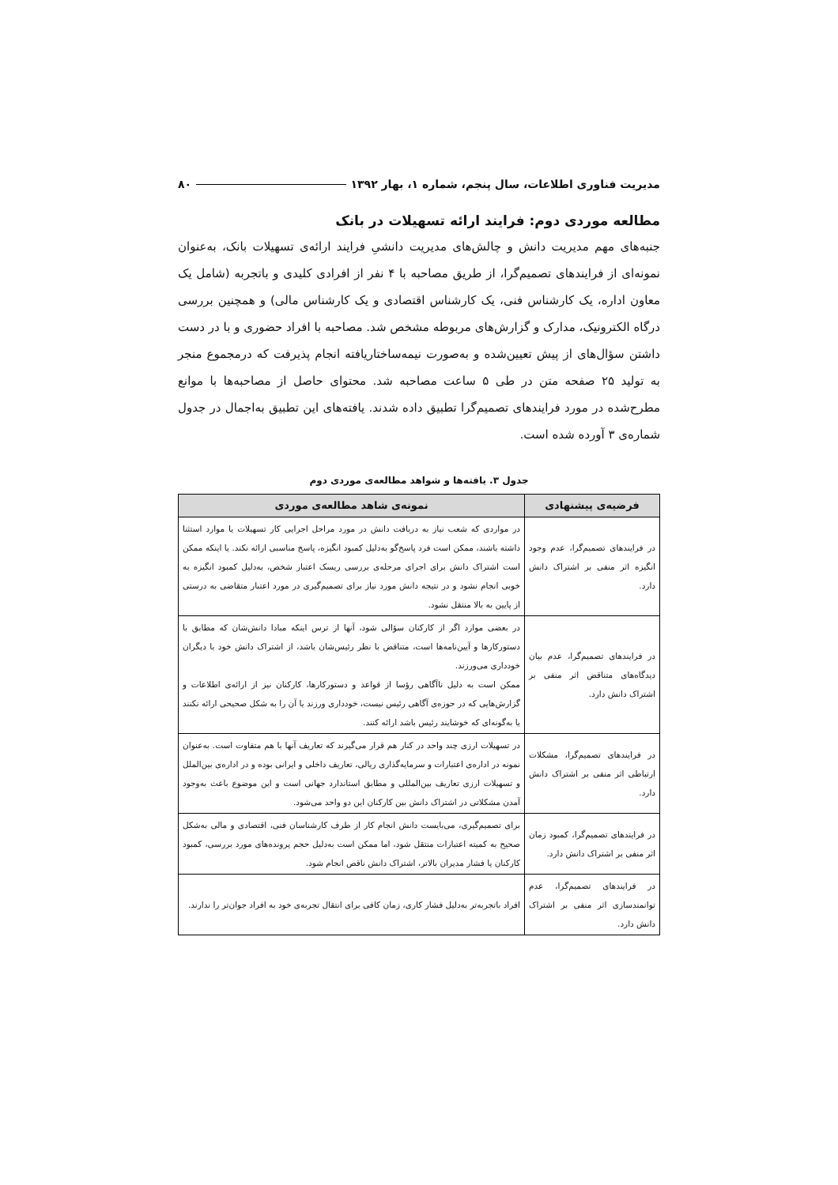مدیریت فناوری اطلاعات، سال پنجم، شماره ۱، بهار ۱۳۹۲ ۸۰
مطالعه موردی دوم: فرایند ارائه تسهیلات در بانک
جنبه‌های مهم مدیریت دانش و چالش‌های مدیریت دانشیِ فرایند ارائه‌ی تسهیلات بانک، به‌عنوان نمونه‌ای از فرایندهای تصمیم‌گرا، از طریق مصاحبه با ۴ نفر از افرادی کلیدی و باتجربه (شامل یک معاون اداره، یک کارشناس فنی، یک کارشناس اقتصادی و یک کارشناس مالی) و همچنین بررسی درگاه الکترونیک، مدارک و گزارش‌های مربوطه مشخص شد. مصاحبه با افراد حضوری و با در دست داشتن سؤال‌های از پیش تعیین‌شده و به‌صورت نیمه‌ساختاریافته انجام پذیرفت که درمجموع منجر به تولید ۲۵ صفحه متن در طی ۵ ساعت مصاحبه شد. محتوای حاصل از مصاحبه‌ها با موانع مطرح‌شده در مورد فرایندهای تصمیم‌گرا تطبیق داده شدند. یافته‌های این تطبیق به‌اجمال در جدول شماره‌ی ۳ آورده شده است.
جدول ۳. یافته‌ها و شواهد مطالعه‌ی موردی دوم
| فرضیه‌ی پیشنهادی | نمونه‌ی شاهد مطالعه‌ی موردی |
| --- | --- |
| در فرایندهای تصمیم‌گرا، عدم وجود انگیزه اثر منفی بر اشتراک دانش دارد. | در مواردی که شعب نیاز به دریافت دانش در مورد مراحل اجرایی کار تسهیلات یا موارد استثنا داشته باشند، ممکن است فرد پاسخ‌گو به‌دلیل کمبود انگیزه، پاسخ مناسبی ارائه نکند. یا اینکه ممکن است اشتراک دانش برای اجرای مرحله‌ی بررسی ریسک اعتبار شخص، به‌دلیل کمبود انگیزه به خوبی انجام نشود و در نتیجه دانش مورد نیاز برای تصمیم‌گیری در مورد اعتبار متقاضی به درستی از پایین به بالا منتقل نشود. |
| در فرایندهای تصمیم‌گرا، عدم بیان دیدگاه‌های متناقض اثر منفی بر اشتراک دانش دارد. | در بعضی موارد اگر از کارکنان سؤالی شود، آنها از ترس اینکه مبادا دانش‌شان که مطابق با دستورکارها و آیین‌نامه‌ها است، متناقض با نظر رئیس‌شان باشد، از اشتراک دانش خود با دیگران خودداری می‌ورزند. ممکن است به دلیل ناآگاهی رؤسا از قواعد و دستورکارها، کارکنان نیز از ارائه‌ی اطلاعات و گزارش‌هایی که در حوزه‌ی آگاهی رئیس نیست، خودداری ورزند یا آن را به شکل صحیحی ارائه نکنند یا به‌گونه‌ای که خوشایند رئیس باشد ارائه کنند. |
| در فرایندهای تصمیم‌گرا، مشکلات ارتباطی اثر منفی بر اشتراک دانش دارد. | در تسهیلات ارزی چند واحد در کنار هم قرار می‌گیرند که تعاریف آنها با هم متفاوت است. به‌عنوان نمونه در اداره‌ی اعتبارات و سرمایه‌گذاری ریالی، تعاریف داخلی و ایرانی بوده و در اداره‌ی بین‌الملل و تسهیلات ارزی تعاریف بین‌المللی و مطابق استاندارد جهانی است و این موضوع باعث به‌وجود آمدن مشکلاتی در اشتراک دانش بین کارکنان این دو واحد می‌شود. |
| در فرایندهای تصمیم‌گرا، کمبود زمان اثر منفی بر اشتراک دانش دارد. | برای تصمیم‌گیری، می‌بایست دانش انجام کار از طرف کارشناسان فنی، اقتصادی و مالی به‌شکل صحیح به کمیته اعتبارات منتقل شود، اما ممکن است به‌دلیل حجم پرونده‌های مورد بررسی، کمبود کارکنان یا فشار مدیران بالاتر، اشتراک دانش ناقص انجام شود. |
| در فرایندهای تصمیم‌گرا، عدم توانمندسازی اثر منفی بر اشتراک دانش دارد. | افراد باتجربه‌تر به‌دلیل فشار کاری، زمان کافی برای انتقال تجربه‌ی خود به افراد جوان‌تر را ندارند. |